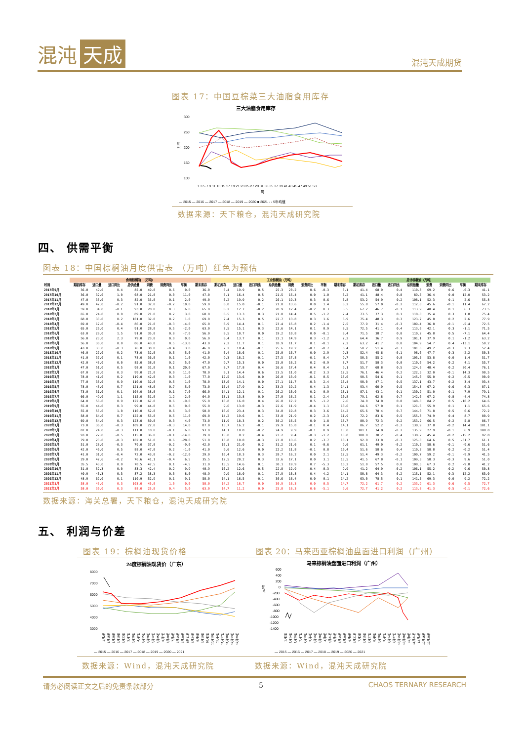混沌 天成
混沌天成期货
图表 17：中国豆棕菜三大油脂食用库存
三大油脂食用库存
300
250
200
150
100
万吨
1 3 5 7 9 11 13 15 17 19 21 23 25 27 29 31 33 35 37 39 41 43 45 47 49 51 53
周
— 2015 — 2016 — 2017 — 2018 — 2019 — 2020 ■ 2021 - - 5年均值
数据来源：天下粮仓，混沌天成研究院
四、 供需平衡
图表 18：中国棕榈油月度供需表 （万吨）红色为预估
| | 食用棕榈油 （万吨） | | | | | | | | 工业棕榈油（万吨） | | | | | | | | 总计棕榈油（万吨） | | | | | | | |
| --- | --- | --- | --- | --- | --- | --- | --- | --- | --- | --- | --- | --- | --- | --- | --- | --- | --- | --- | --- | --- | --- | --- | --- | --- |
| 时间 | 期初库存 | 进口量 | 进口同比 | 总供给量 | 消费 | 消费同比 | 平衡 | 期末库存 | 期初库存 | 进口量 | 进口同比 | 总供给量 | 消费 | 消费同比 | 平衡 | 期末库存 | 期初库存 | 进口量 | 进口同比 | 总供给量 | 消费 | 消费同比 | 平衡 | 期末库存 |
| 2017年9月 | 36.0 | 49.0 | 0.4 | 85.0 | 49.0 | 0.6 | 0.0 | 36.0 | 5.4 | 19.9 | 0.5 | 25.3 | 20.2 | 0.6 | -0.3 | 5.1 | 41.4 | 68.9 | 0.4 | 110.3 | 69.2 | 0.6 | -0.3 | 41.1 |
| 2017年10月 | 36.0 | 32.0 | 1.0 | 68.0 | 21.0 | 0.0 | 11.0 | 47.0 | 5.1 | 16.4 | 0.5 | 21.5 | 15.4 | 0.0 | 1.0 | 6.2 | 41.1 | 48.4 | 0.8 | 89.5 | 36.4 | 0.0 | 12.0 | 53.2 |
| 2017年11月 | 47.0 | 35.0 | 0.3 | 82.0 | 33.0 | 0.1 | 2.0 | 49.0 | 6.2 | 19.9 | 0.2 | 26.1 | 19.3 | 0.3 | 0.6 | 6.8 | 53.2 | 54.9 | 0.2 | 108.1 | 52.3 | 0.1 | 2.6 | 55.8 |
| 2017年12月 | 49.0 | 42.0 | -0.2 | 91.0 | 32.0 | -0.2 | 10.0 | 59.0 | 6.8 | 15.0 | -0.1 | 21.8 | 13.6 | 0.0 | 1.4 | 8.2 | 55.8 | 57.0 | -0.2 | 112.8 | 45.6 | -0.1 | 11.4 | 67.2 |
| 2018年1月 | 59.0 | 34.0 | -0.1 | 93.0 | 28.0 | 0.3 | 6.0 | 65.0 | 8.2 | 12.7 | -0.2 | 20.9 | 12.4 | -0.2 | 0.3 | 8.5 | 67.2 | 46.7 | -0.1 | 113.9 | 40.4 | 0.1 | 6.3 | 73.5 |
| 2018年2月 | 65.0 | 24.0 | 0.0 | 89.0 | 21.0 | 0.2 | 3.0 | 68.0 | 8.5 | 13.3 | 0.3 | 21.8 | 14.4 | 0.5 | -1.2 | 7.4 | 73.5 | 37.3 | 0.1 | 110.8 | 35.4 | 0.3 | 1.8 | 75.4 |
| 2018年3月 | 68.0 | 33.0 | 0.2 | 101.0 | 32.0 | 0.2 | 1.0 | 69.0 | 7.4 | 15.3 | 0.5 | 22.7 | 13.8 | 0.3 | 1.6 | 8.9 | 75.4 | 48.3 | 0.3 | 123.7 | 45.8 | 0.2 | 2.6 | 77.9 |
| 2018年4月 | 69.0 | 17.0 | -0.4 | 86.0 | 21.0 | -0.3 | -4.0 | 65.0 | 8.9 | 14.4 | 0.1 | 23.4 | 15.8 | 0.2 | -1.4 | 7.5 | 77.9 | 31.4 | -0.3 | 109.4 | 36.8 | -0.1 | -5.4 | 72.5 |
| 2018年5月 | 65.0 | 26.0 | 0.4 | 91.0 | 28.0 | 0.5 | -2.0 | 63.0 | 7.5 | 15.1 | 0.3 | 22.6 | 14.1 | 0.1 | 0.9 | 8.5 | 72.5 | 41.1 | 0.4 | 113.6 | 42.1 | 0.3 | -1.1 | 71.5 |
| 2018年6月 | 63.0 | 28.0 | 1.5 | 91.0 | 35.0 | 0.8 | -7.0 | 56.0 | 8.5 | 10.7 | 0.0 | 19.2 | 10.8 | 0.0 | -0.1 | 8.4 | 71.5 | 38.7 | 0.8 | 110.2 | 45.8 | 0.5 | -7.1 | 64.4 |
| 2018年7月 | 56.0 | 23.0 | 2.3 | 79.0 | 23.0 | 0.0 | 0.0 | 56.0 | 8.4 | 13.7 | 0.1 | 22.1 | 14.9 | 0.3 | -1.2 | 7.2 | 64.4 | 36.7 | 0.9 | 101.1 | 37.9 | 0.1 | -1.2 | 63.2 |
| 2018年8月 | 56.0 | 30.0 | 0.0 | 86.0 | 43.0 | 0.5 | -13.0 | 43.0 | 7.2 | 11.7 | 0.1 | 18.9 | 11.7 | 0.1 | -0.1 | 7.2 | 63.2 | 41.7 | 0.0 | 104.9 | 54.7 | 0.4 | -13.1 | 50.2 |
| 2018年9月 | 43.0 | 33.0 | -0.3 | 76.0 | 30.0 | -0.4 | 3.0 | 46.0 | 7.2 | 18.4 | -0.1 | 25.6 | 19.2 | -0.1 | -0.7 | 6.4 | 50.2 | 51.4 | -0.3 | 101.6 | 49.2 | -0.3 | 2.3 | 52.4 |
| 2018年10月 | 46.0 | 27.0 | -0.2 | 73.0 | 32.0 | 0.5 | -5.0 | 41.0 | 6.4 | 18.6 | 0.1 | 25.0 | 15.7 | 0.0 | 2.9 | 9.3 | 52.4 | 45.6 | -0.1 | 98.0 | 47.7 | 0.3 | -2.2 | 50.3 |
| 2018年11月 | 41.0 | 37.0 | 0.1 | 78.0 | 36.0 | 0.1 | 1.0 | 42.0 | 9.3 | 18.2 | -0.1 | 27.5 | 17.8 | -0.1 | 0.4 | 9.7 | 50.3 | 55.2 | 0.0 | 105.5 | 53.8 | 0.0 | 1.4 | 51.7 |
| 2018年12月 | 42.0 | 43.0 | 0.0 | 85.0 | 38.0 | 0.2 | 5.0 | 47.0 | 9.7 | 15.3 | 0.0 | 25.0 | 16.2 | 0.2 | -0.9 | 8.7 | 51.7 | 58.3 | 0.0 | 110.0 | 54.2 | 0.2 | 4.1 | 55.7 |
| 2019年1月 | 47.0 | 51.0 | 0.5 | 98.0 | 31.0 | 0.1 | 20.0 | 67.0 | 8.7 | 17.8 | 0.4 | 26.6 | 17.4 | 0.4 | 0.4 | 9.1 | 55.7 | 68.8 | 0.5 | 124.6 | 48.4 | 0.2 | 20.4 | 76.1 |
| 2019年2月 | 67.0 | 32.0 | 0.3 | 99.0 | 21.0 | 0.0 | 11.0 | 78.0 | 9.1 | 14.4 | 0.6 | 23.5 | 11.0 | -0.2 | 3.3 | 12.5 | 76.1 | 46.4 | 0.2 | 122.5 | 32.0 | -0.1 | 14.3 | 90.5 |
| 2019年3月 | 78.0 | 41.0 | 0.2 | 119.0 | 42.0 | 0.3 | -1.0 | 77.0 | 12.5 | 13.6 | 0.0 | 26.0 | 13.0 | -0.1 | 0.5 | 13.0 | 90.5 | 54.6 | 0.1 | 145.0 | 55.0 | 0.2 | -0.5 | 90.0 |
| 2019年4月 | 77.0 | 33.0 | 0.9 | 110.0 | 32.0 | 0.5 | 1.0 | 78.0 | 13.0 | 14.1 | 0.0 | 27.1 | 11.7 | -0.3 | 2.4 | 15.4 | 90.0 | 47.1 | 0.5 | 137.1 | 43.7 | 0.2 | 3.4 | 93.4 |
| 2019年5月 | 78.0 | 43.0 | 0.7 | 121.0 | 48.0 | 0.7 | -5.0 | 73.0 | 15.4 | 17.9 | 0.2 | 33.3 | 19.2 | 0.4 | -1.3 | 14.1 | 93.4 | 60.9 | 0.5 | 154.3 | 67.2 | 0.6 | -6.3 | 87.1 |
| 2019年6月 | 73.0 | 31.0 | 0.1 | 104.0 | 38.0 | 0.1 | -7.0 | 66.0 | 14.1 | 12.1 | 0.1 | 26.2 | 13.0 | 0.2 | -0.9 | 13.1 | 87.1 | 43.1 | 0.1 | 130.2 | 51.0 | 0.1 | -7.9 | 79.1 |
| 2019年7月 | 66.0 | 49.0 | 1.1 | 115.0 | 51.0 | 1.2 | -2.0 | 64.0 | 13.1 | 13.8 | 0.0 | 27.0 | 16.2 | 0.1 | -2.4 | 10.8 | 79.1 | 62.8 | 0.7 | 142.0 | 67.2 | 0.8 | -4.4 | 74.8 |
| 2019年8月 | 64.0 | 58.0 | 0.9 | 122.0 | 67.0 | 0.6 | -9.0 | 55.0 | 10.8 | 16.0 | 0.4 | 26.8 | 17.2 | 0.5 | -1.2 | 9.6 | 74.8 | 74.0 | 0.8 | 148.8 | 84.2 | 0.5 | -10.2 | 64.6 |
| 2019年9月 | 55.0 | 44.0 | 0.3 | 99.0 | 44.0 | 0.5 | 0.0 | 55.0 | 9.6 | 13.0 | -0.3 | 22.6 | 11.9 | -0.4 | 1.1 | 10.6 | 64.6 | 57.0 | 0.1 | 121.6 | 55.9 | 0.1 | 1.1 | 65.6 |
| 2019年10月 | 55.0 | 55.0 | 1.0 | 110.0 | 52.0 | 0.6 | 3.0 | 58.0 | 10.6 | 23.4 | 0.3 | 34.0 | 19.8 | 0.3 | 3.6 | 14.2 | 65.6 | 78.4 | 0.7 | 144.0 | 71.8 | 0.5 | 6.6 | 72.2 |
| 2019年11月 | 58.0 | 64.0 | 0.7 | 122.0 | 53.0 | 0.5 | 11.0 | 69.0 | 14.2 | 19.6 | 0.1 | 33.8 | 21.9 | 0.2 | -2.3 | 11.9 | 72.2 | 83.6 | 0.5 | 155.8 | 74.9 | 0.4 | 8.7 | 80.9 |
| 2019年12月 | 69.0 | 54.0 | 0.3 | 123.0 | 50.0 | 0.3 | 4.0 | 73.0 | 11.9 | 18.3 | 0.2 | 30.2 | 16.5 | 0.0 | 1.8 | 13.7 | 80.9 | 72.3 | 0.2 | 153.2 | 66.5 | 0.2 | 5.8 | 86.7 |
| 2020年1月 | 73.0 | 36.0 | -0.3 | 109.0 | 22.0 | -0.3 | 14.0 | 87.0 | 13.7 | 16.2 | -0.1 | 29.9 | 15.8 | -0.1 | 0.4 | 14.1 | 86.7 | 52.2 | -0.2 | 138.9 | 37.8 | -0.2 | 14.4 | 101.1 |
| 2020年2月 | 87.0 | 24.0 | -0.3 | 111.0 | 18.0 | -0.1 | 6.0 | 93.0 | 14.1 | 10.8 | -0.2 | 24.9 | 9.9 | -0.1 | 0.9 | 15.0 | 101.1 | 34.8 | -0.2 | 135.9 | 27.9 | -0.1 | 6.9 | 108.0 |
| 2020年3月 | 93.0 | 22.0 | -0.5 | 115.0 | 36.0 | -0.1 | -14.0 | 79.0 | 15.0 | 8.2 | -0.4 | 23.2 | 9.4 | -0.3 | -1.2 | 13.8 | 108.0 | 30.2 | -0.4 | 138.2 | 45.4 | -0.2 | -15.2 | 92.8 |
| 2020年4月 | 79.0 | 23.0 | -0.3 | 102.0 | 51.0 | 0.6 | -28.0 | 51.0 | 13.8 | 10.0 | -0.3 | 23.8 | 13.6 | 0.2 | -3.7 | 10.1 | 92.8 | 33.0 | -0.3 | 125.8 | 64.6 | 0.5 | -31.7 | 61.1 |
| 2020年5月 | 51.0 | 28.0 | -0.3 | 79.0 | 37.0 | -0.2 | -9.0 | 42.0 | 10.1 | 21.0 | 0.2 | 31.2 | 21.6 | 0.1 | -0.6 | 9.6 | 61.1 | 49.0 | -0.2 | 110.2 | 58.6 | -0.1 | -9.6 | 51.6 |
| 2020年6月 | 42.0 | 46.0 | 0.5 | 88.0 | 47.0 | 0.2 | -1.0 | 41.0 | 9.6 | 12.6 | 0.0 | 22.2 | 11.8 | -0.1 | 0.8 | 10.4 | 51.6 | 58.6 | 0.4 | 110.2 | 58.8 | 0.2 | -0.2 | 51.4 |
| 2020年7月 | 41.0 | 31.0 | -0.4 | 72.0 | 43.0 | -0.2 | -12.0 | 29.0 | 10.4 | 18.3 | 0.3 | 28.7 | 16.2 | 0.0 | 2.1 | 12.5 | 51.4 | 49.3 | -0.2 | 100.7 | 59.2 | -0.1 | -9.9 | 41.5 |
| 2020年8月 | 29.0 | 47.6 | -0.2 | 76.6 | 41.1 | -0.4 | 6.5 | 35.5 | 12.5 | 20.2 | 0.3 | 32.6 | 17.1 | 0.0 | 3.1 | 15.5 | 41.5 | 67.8 | -0.1 | 109.3 | 58.3 | -0.3 | 9.6 | 51.0 |
| 2020年9月 | 35.5 | 43.0 | 0.0 | 78.5 | 47.5 | 0.1 | -4.5 | 31.0 | 15.5 | 14.6 | 0.1 | 30.1 | 19.9 | 0.7 | -5.3 | 10.2 | 51.0 | 57.5 | 0.0 | 108.5 | 67.3 | 0.2 | -9.8 | 41.2 |
| 2020年10月 | 31.0 | 52.3 | 0.0 | 83.3 | 42.4 | -0.2 | 9.9 | 40.9 | 10.2 | 12.6 | -0.5 | 22.8 | 12.9 | -0.4 | -0.3 | 9.9 | 41.2 | 64.9 | -0.2 | 106.1 | 55.2 | -0.2 | 9.6 | 50.8 |
| 2020年11月 | 40.9 | 46.3 | -0.3 | 87.2 | 38.3 | -0.3 | 8.0 | 48.9 | 9.9 | 18.0 | -0.1 | 27.9 | 13.8 | -0.4 | 4.2 | 14.1 | 50.8 | 64.3 | -0.2 | 115.1 | 52.1 | -0.3 | 12.2 | 63.0 |
| 2020年12月 | 48.9 | 62.0 | 0.1 | 110.9 | 52.9 | 0.1 | 9.1 | 58.0 | 14.1 | 16.5 | -0.1 | 30.6 | 16.4 | 0.0 | 0.1 | 14.2 | 63.0 | 78.5 | 0.1 | 141.5 | 69.3 | 0.0 | 9.2 | 72.2 |
| 2021年1月 | 58.0 | 45.0 | 0.3 | 103.0 | 45.0 | 1.0 | 0.0 | 58.0 | 14.2 | 16.7 | 0.0 | 30.9 | 16.3 | 0.0 | 0.5 | 14.7 | 72.2 | 61.7 | 0.2 | 133.9 | 61.3 | 0.6 | 0.5 | 72.7 |
| 2021年2月 | 58.0 | 30.0 | 0.3 | 88.0 | 25.0 | 0.4 | 5.0 | 63.0 | 14.7 | 11.2 | 0.0 | 25.8 | 16.3 | 0.6 | -5.1 | 9.6 | 72.7 | 41.2 | 0.2 | 113.8 | 41.3 | 0.5 | -0.1 | 72.6 |
数据来源：海关总署，天下粮仓，混沌天成研究院
五、 利润与价差
图表 19：棕榈油现货价格
24度棕榈油现货价（广东）
8000
7000
6000
5000
4000
3000
1月2日
1月15日
1月28日
2月10日
2月23日
3月7日
3月20日
4月2日
4月15日
4月28日
5月12日
5月25日
6月7日
6月20日
7月3日
7月16日
7月29日
8月11日
8月24日
9月6日
9月19日
10月2日
10月19日
11月4日
11月17日
11月30日
12月13日
12月26日
— 2015 — 2016 — 2017 — 2018 — 2019 — 2020 — 2021
图表 20：马来西亚棕榈油盘面进口利润（广州）
马来棕榈油盘面进口利润（广州）
600
400
200
0
-200
-400
-600
-800
-1000
-1200
-1400
元/吨
1月2日
1月14日
1月26日
2月7日
2月19日
3月4日
3月16日
3月28日
4月9日
4月21日
5月4日
5月16日
5月28日
6月9日
6月21日
7月3日
7月15日
7月27日
8月8日
8月20日
9月2日
9月14日
9月27日
10月16日
10月28日
11月9日
11月21日
12月3日
12月15日
12月28日
— 2015 — 2016 — 2017 — 2018 — 2019 — 2020 — 2021
数据来源：Wind，混沌天成研究院 数据来源：Wind，混沌天成研究院
请务必阅读正文之后的免责条款部分 5 CHAOS TERNARY RESEARCH